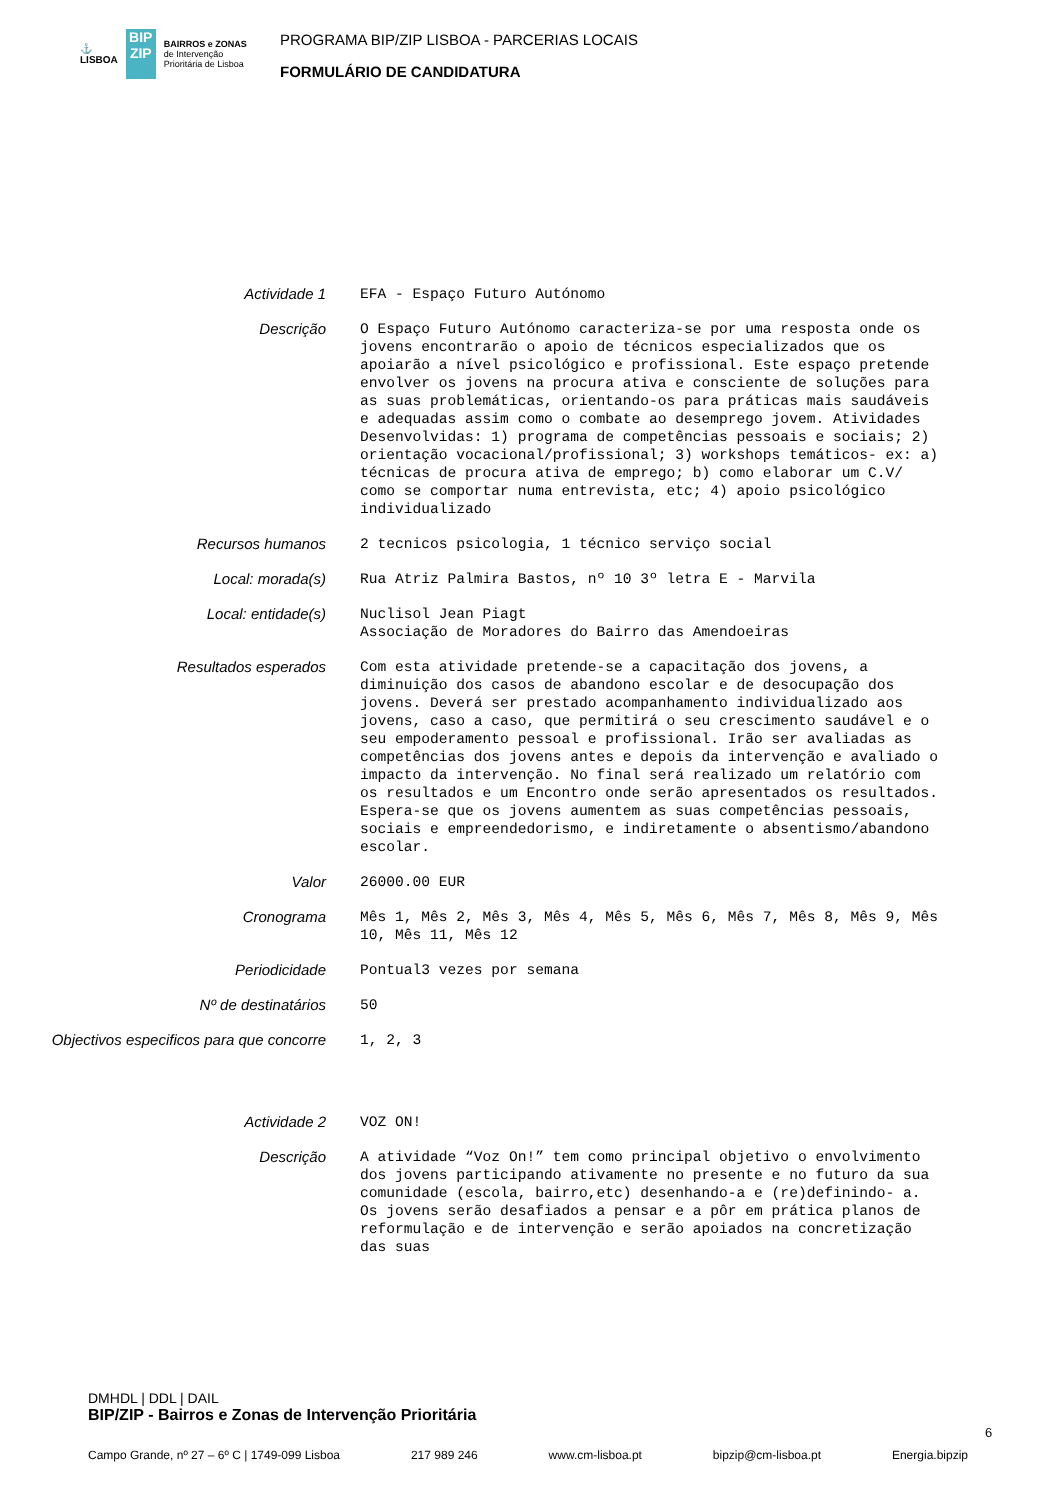⚓
LISBOA
BIP ZIP
BAIRROS e ZONAS
de Intervenção
Prioritária de Lisboa
PROGRAMA BIP/ZIP LISBOA - PARCERIAS LOCAIS
FORMULÁRIO DE CANDIDATURA
Actividade 1 EFA - Espaço Futuro Autónomo
Descrição O Espaço Futuro Autónomo caracteriza-se por uma resposta onde os jovens encontrarão o apoio de técnicos especializados que os apoiarão a nível psicológico e profissional. Este espaço pretende envolver os jovens na procura ativa e consciente de soluções para as suas problemáticas, orientando-os para práticas mais saudáveis e adequadas assim como o combate ao desemprego jovem. Atividades Desenvolvidas: 1) programa de competências pessoais e sociais; 2) orientação vocacional/profissional; 3) workshops temáticos- ex: a) técnicas de procura ativa de emprego; b) como elaborar um C.V/ como se comportar numa entrevista, etc; 4) apoio psicológico individualizado
Recursos humanos 2 tecnicos psicologia, 1 técnico serviço social
Local: morada(s) Rua Atriz Palmira Bastos, nº 10 3º letra E - Marvila
Local: entidade(s) Nuclisol Jean Piagt Associação de Moradores do Bairro das Amendoeiras
Resultados esperados Com esta atividade pretende-se a capacitação dos jovens, a diminuição dos casos de abandono escolar e de desocupação dos jovens. Deverá ser prestado acompanhamento individualizado aos jovens, caso a caso, que permitirá o seu crescimento saudável e o seu empoderamento pessoal e profissional. Irão ser avaliadas as competências dos jovens antes e depois da intervenção e avaliado o impacto da intervenção. No final será realizado um relatório com os resultados e um Encontro onde serão apresentados os resultados. Espera-se que os jovens aumentem as suas competências pessoais, sociais e empreendedorismo, e indiretamente o absentismo/abandono escolar.
Valor 26000.00 EUR
Cronograma Mês 1, Mês 2, Mês 3, Mês 4, Mês 5, Mês 6, Mês 7, Mês 8, Mês 9, Mês 10, Mês 11, Mês 12
Periodicidade Pontual3 vezes por semana
Nº de destinatários 50
Objectivos especificos para que concorre 1, 2, 3
Actividade 2 VOZ ON!
Descrição A atividade “Voz On!” tem como principal objetivo o envolvimento dos jovens participando ativamente no presente e no futuro da sua comunidade (escola, bairro,etc) desenhando-a e (re)definindo- a. Os jovens serão desafiados a pensar e a pôr em prática planos de reformulação e de intervenção e serão apoiados na concretização das suas
DMHDL | DDL | DAIL
BIP/ZIP - Bairros e Zonas de Intervenção Prioritária
6
Campo Grande, nº 27 – 6º C | 1749-099 Lisboa 217 989 246 www.cm-lisboa.pt bipzip@cm-lisboa.pt Energia.bipzip